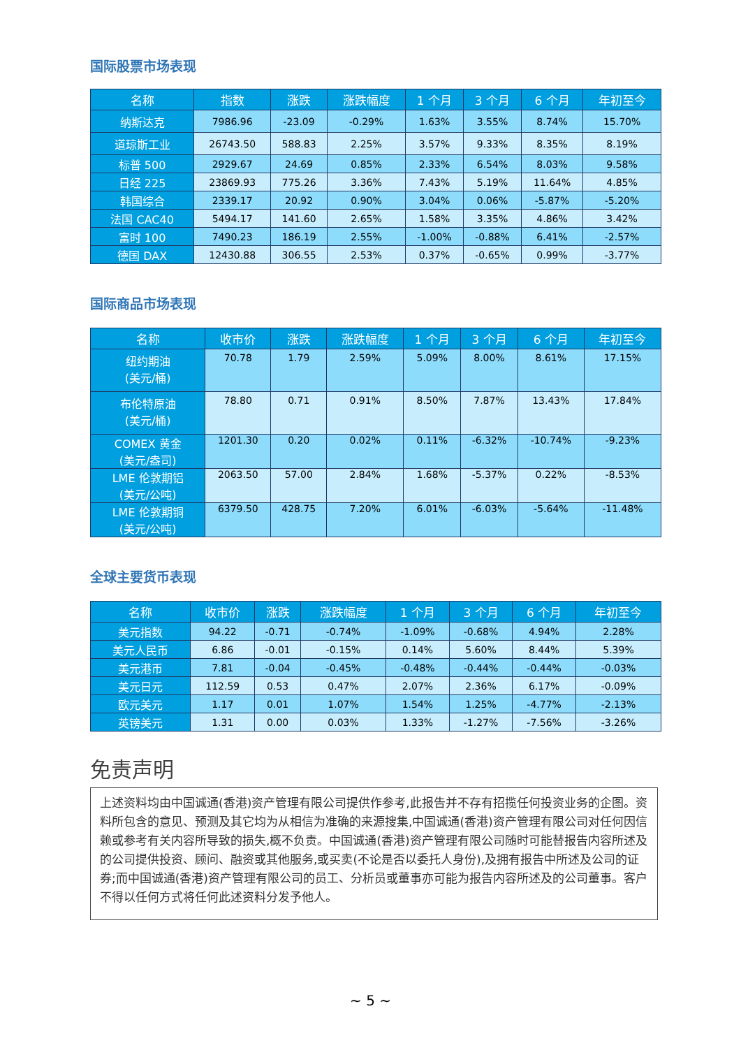国际股票市场表现
| 名称 | 指数 | 涨跌 | 涨跌幅度 | 1 个月 | 3 个月 | 6 个月 | 年初至今 |
| --- | --- | --- | --- | --- | --- | --- | --- |
| 纳斯达克 | 7986.96 | -23.09 | -0.29% | 1.63% | 3.55% | 8.74% | 15.70% |
| 道琼斯工业 | 26743.50 | 588.83 | 2.25% | 3.57% | 9.33% | 8.35% | 8.19% |
| 标普 500 | 2929.67 | 24.69 | 0.85% | 2.33% | 6.54% | 8.03% | 9.58% |
| 日经 225 | 23869.93 | 775.26 | 3.36% | 7.43% | 5.19% | 11.64% | 4.85% |
| 韩国综合 | 2339.17 | 20.92 | 0.90% | 3.04% | 0.06% | -5.87% | -5.20% |
| 法国 CAC40 | 5494.17 | 141.60 | 2.65% | 1.58% | 3.35% | 4.86% | 3.42% |
| 富时 100 | 7490.23 | 186.19 | 2.55% | -1.00% | -0.88% | 6.41% | -2.57% |
| 德国 DAX | 12430.88 | 306.55 | 2.53% | 0.37% | -0.65% | 0.99% | -3.77% |
国际商品市场表现
| 名称 | 收市价 | 涨跌 | 涨跌幅度 | 1 个月 | 3 个月 | 6 个月 | 年初至今 |
| --- | --- | --- | --- | --- | --- | --- | --- |
| 纽约期油 (美元/桶) | 70.78 | 1.79 | 2.59% | 5.09% | 8.00% | 8.61% | 17.15% |
| 布伦特原油 (美元/桶) | 78.80 | 0.71 | 0.91% | 8.50% | 7.87% | 13.43% | 17.84% |
| COMEX 黄金 (美元/盎司) | 1201.30 | 0.20 | 0.02% | 0.11% | -6.32% | -10.74% | -9.23% |
| LME 伦敦期铝 (美元/公吨) | 2063.50 | 57.00 | 2.84% | 1.68% | -5.37% | 0.22% | -8.53% |
| LME 伦敦期铜 (美元/公吨) | 6379.50 | 428.75 | 7.20% | 6.01% | -6.03% | -5.64% | -11.48% |
全球主要货币表现
| 名称 | 收市价 | 涨跌 | 涨跌幅度 | 1 个月 | 3 个月 | 6 个月 | 年初至今 |
| --- | --- | --- | --- | --- | --- | --- | --- |
| 美元指数 | 94.22 | -0.71 | -0.74% | -1.09% | -0.68% | 4.94% | 2.28% |
| 美元人民币 | 6.86 | -0.01 | -0.15% | 0.14% | 5.60% | 8.44% | 5.39% |
| 美元港币 | 7.81 | -0.04 | -0.45% | -0.48% | -0.44% | -0.44% | -0.03% |
| 美元日元 | 112.59 | 0.53 | 0.47% | 2.07% | 2.36% | 6.17% | -0.09% |
| 欧元美元 | 1.17 | 0.01 | 1.07% | 1.54% | 1.25% | -4.77% | -2.13% |
| 英镑美元 | 1.31 | 0.00 | 0.03% | 1.33% | -1.27% | -7.56% | -3.26% |
免责声明
上述资料均由中国诚通(香港)资产管理有限公司提供作参考,此报告并不存有招揽任何投资业务的企图。资料所包含的意见、预测及其它均为从相信为准确的来源搜集,中国诚通(香港)资产管理有限公司对任何因信赖或参考有关内容所导致的损失,概不负责。中国诚通(香港)资产管理有限公司随时可能替报告内容所述及的公司提供投资、顾问、融资或其他服务,或买卖(不论是否以委托人身份),及拥有报告中所述及公司的证券;而中国诚通(香港)资产管理有限公司的员工、分析员或董事亦可能为报告内容所述及的公司董事。客户不得以任何方式将任何此述资料分发予他人。
~ 5 ~